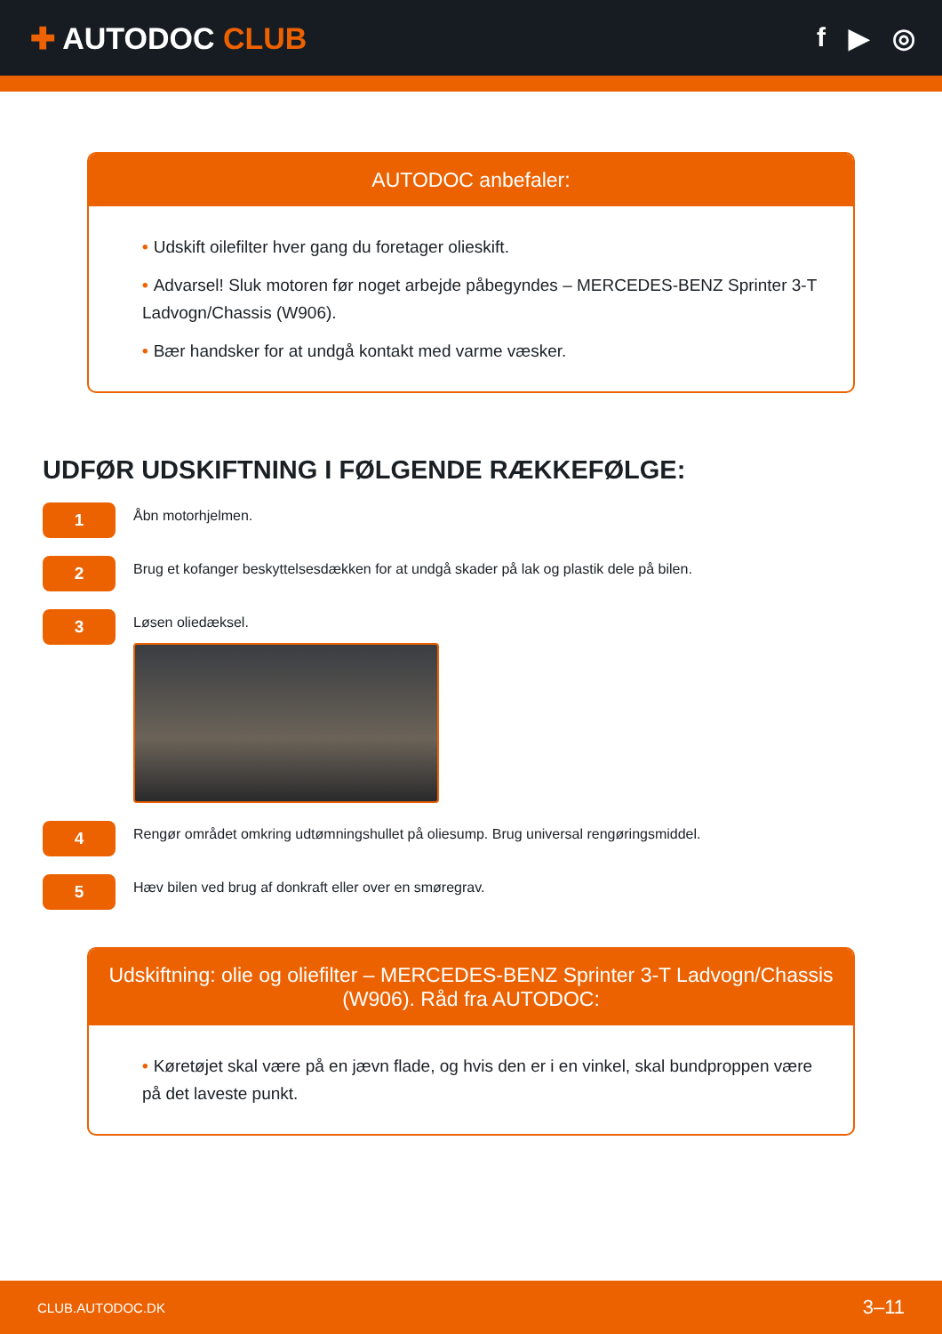✚ AUTODOC CLUB f ▶ ◎
AUTODOC anbefaler:
• Udskift oilefilter hver gang du foretager olieskift.
• Advarsel! Sluk motoren før noget arbejde påbegyndes – MERCEDES-BENZ Sprinter 3-T Ladvogn/Chassis (W906).
• Bær handsker for at undgå kontakt med varme væsker.
UDFØR UDSKIFTNING I FØLGENDE RÆKKEFØLGE:
1
Åbn motorhjelmen.
2
Brug et kofanger beskyttelsesdækken for at undgå skader på lak og plastik dele på bilen.
3
Løsen oliedæksel.
4
Rengør området omkring udtømningshullet på oliesump. Brug universal rengøringsmiddel.
5
Hæv bilen ved brug af donkraft eller over en smøregrav.
Udskiftning: olie og oliefilter – MERCEDES-BENZ Sprinter 3-T Ladvogn/Chassis (W906). Råd fra AUTODOC:
• Køretøjet skal være på en jævn flade, og hvis den er i en vinkel, skal bundproppen være på det laveste punkt.
CLUB.AUTODOC.DK 3–11